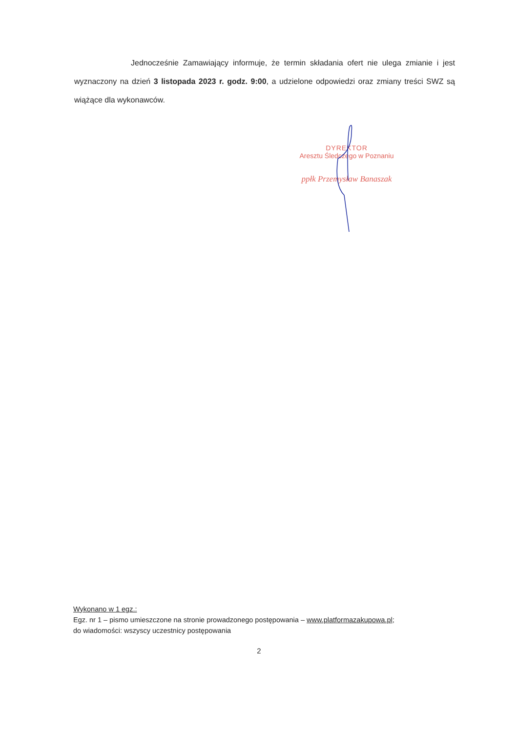Jednocześnie Zamawiający informuje, że termin składania ofert nie ulega zmianie i jest wyznaczony na dzień 3 listopada 2023 r. godz. 9:00, a udzielone odpowiedzi oraz zmiany treści SWZ są wiążące dla wykonawców.
DYREKTOR
Aresztu Śledczego w Poznaniu
ppłk Przemysław Banaszak
Wykonano w 1 egz.:
Egz. nr 1 – pismo umieszczone na stronie prowadzonego postępowania – www.platformazakupowa.pl;
do wiadomości: wszyscy uczestnicy postępowania
2